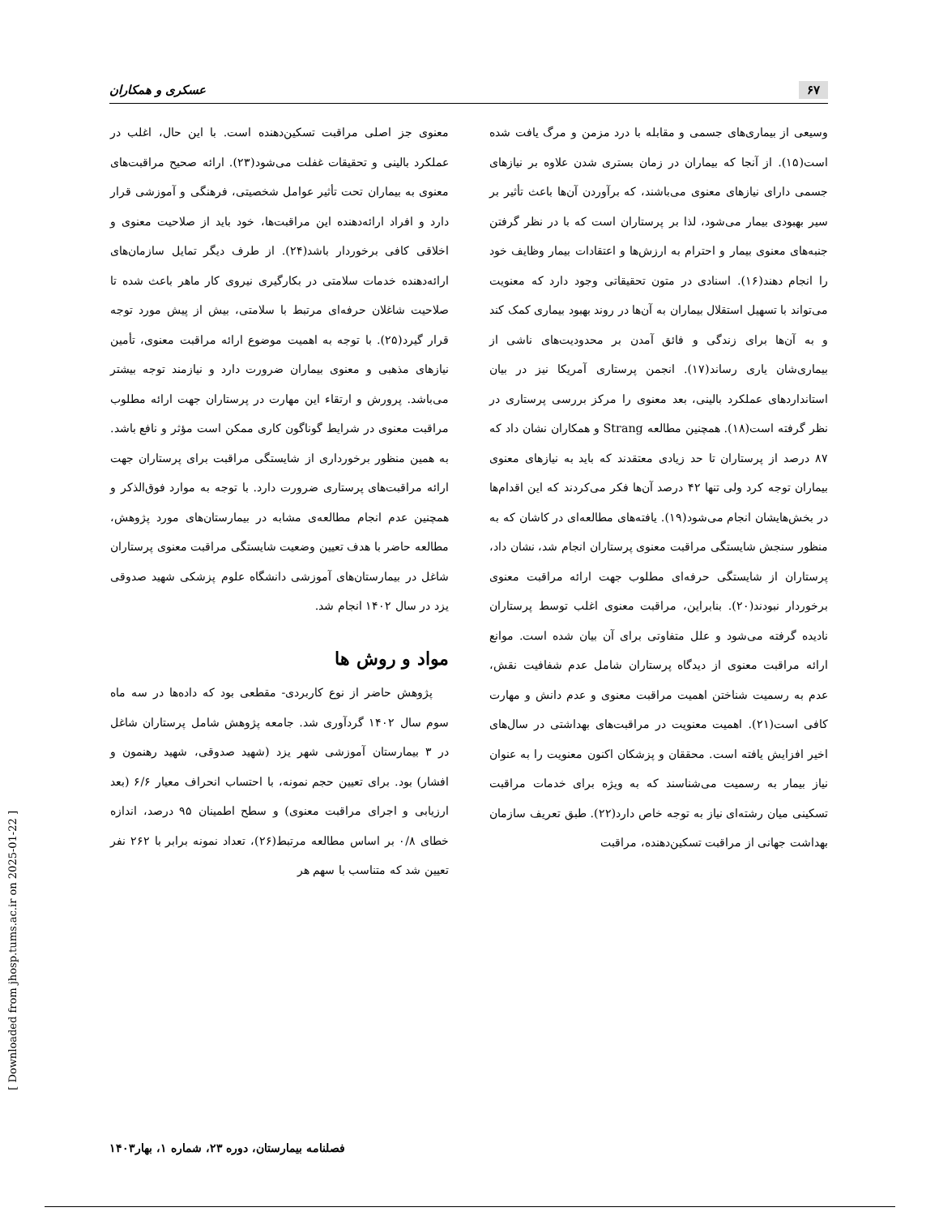۶۷ عسکری و همکاران
وسیعی از بیماری‌های جسمی و مقابله با درد مزمن و مرگ یافت شده است(۱۵). از آنجا که بیماران در زمان بستری شدن علاوه بر نیازهای جسمی دارای نیازهای معنوی می‌باشند، که برآوردن آن‌ها باعث تأثیر بر سیر بهبودی بیمار می‌شود، لذا بر پرستاران است که با در نظر گرفتن جنبه‌های معنوی بیمار و احترام به ارزش‌ها و اعتقادات بیمار وظایف خود را انجام دهند(۱۶). اسنادی در متون تحقیقاتی وجود دارد که معنویت می‌تواند با تسهیل استقلال بیماران به آن‌ها در روند بهبود بیماری کمک کند و به آن‌ها برای زندگی و فائق آمدن بر محدودیت‌های ناشی از بیماری‌شان یاری رساند(۱۷). انجمن پرستاری آمریکا نیز در بیان استانداردهای عملکرد بالینی، بعد معنوی را مرکز بررسی پرستاری در نظر گرفته است(۱۸). همچنین مطالعه Strang و همکاران نشان داد که ۸۷ درصد از پرستاران تا حد زیادی معتقدند که باید به نیازهای معنوی بیماران توجه کرد ولی تنها ۴۲ درصد آن‌ها فکر می‌کردند که این اقدام‌ها در بخش‌هایشان انجام می‌شود(۱۹). یافته‌های مطالعه‌ای در کاشان که به منظور سنجش شایستگی مراقبت معنوی پرستاران انجام شد، نشان داد، پرستاران از شایستگی حرفه‌ای مطلوب جهت ارائه مراقبت معنوی برخوردار نبودند(۲۰). بنابراین، مراقبت معنوی اغلب توسط پرستاران نادیده گرفته می‌شود و علل متفاوتی برای آن بیان شده است. موانع ارائه مراقبت معنوی از دیدگاه پرستاران شامل عدم شفافیت نقش، عدم به رسمیت شناختن اهمیت مراقبت معنوی و عدم دانش و مهارت کافی است(۲۱). اهمیت معنویت در مراقبت‌های بهداشتی در سال‌های اخیر افزایش یافته است. محققان و پزشکان اکنون معنویت را به عنوان نیاز بیمار به رسمیت می‌شناسند که به ویژه برای خدمات مراقبت تسکینی میان رشته‌ای نیاز به توجه خاص دارد(۲۲). طبق تعریف سازمان بهداشت جهانی از مراقبت تسکین‌دهنده، مراقبت
معنوی جز اصلی مراقبت تسکین‌دهنده است. با این حال، اغلب در عملکرد بالینی و تحقیقات غفلت می‌شود(۲۳). ارائه صحیح مراقبت‌های معنوی به بیماران تحت تأثیر عوامل شخصیتی، فرهنگی و آموزشی قرار دارد و افراد ارائه‌دهنده این مراقبت‌ها، خود باید از صلاحیت معنوی و اخلاقی کافی برخوردار باشد(۲۴). از طرف دیگر تمایل سازمان‌های ارائه‌دهنده خدمات سلامتی در بکارگیری نیروی کار ماهر باعث شده تا صلاحیت شاغلان حرفه‌ای مرتبط با سلامتی، بیش از پیش مورد توجه قرار گیرد(۲۵). با توجه به اهمیت موضوع ارائه مراقبت معنوی، تأمین نیازهای مذهبی و معنوی بیماران ضرورت دارد و نیازمند توجه بیشتر می‌باشد. پرورش و ارتقاء این مهارت در پرستاران جهت ارائه مطلوب مراقبت معنوی در شرایط گوناگون کاری ممکن است مؤثر و نافع باشد. به همین منظور برخورداری از شایستگی مراقبت برای پرستاران جهت ارائه مراقبت‌های پرستاری ضرورت دارد. با توجه به موارد فوق‌الذکر و همچنین عدم انجام مطالعه‌ی مشابه در بیمارستان‌های مورد پژوهش، مطالعه حاضر با هدف تعیین وضعیت شایستگی مراقبت معنوی پرستاران شاغل در بیمارستان‌های آموزشی دانشگاه علوم پزشکی شهید صدوقی یزد در سال ۱۴۰۲ انجام شد.
مواد و روش ها
پژوهش حاضر از نوع کاربردی- مقطعی بود که داده‌ها در سه ماه سوم سال ۱۴۰۲ گردآوری شد. جامعه پژوهش شامل پرستاران شاغل در ۳ بیمارستان آموزشی شهر یزد (شهید صدوقی، شهید رهنمون و افشار) بود. برای تعیین حجم نمونه، با احتساب انحراف معیار ۶/۶ (بعد ارزیابی و اجرای مراقبت معنوی) و سطح اطمینان ۹۵ درصد، اندازه خطای ۰/۸ بر اساس مطالعه مرتبط(۲۶)، تعداد نمونه برابر با ۲۶۲ نفر تعیین شد که متناسب با سهم هر
فصلنامه بیمارستان، دوره ۲۳، شماره ۱، بهار۱۴۰۳
[ Downloaded from jhosp.tums.ac.ir on 2025-01-22 ]